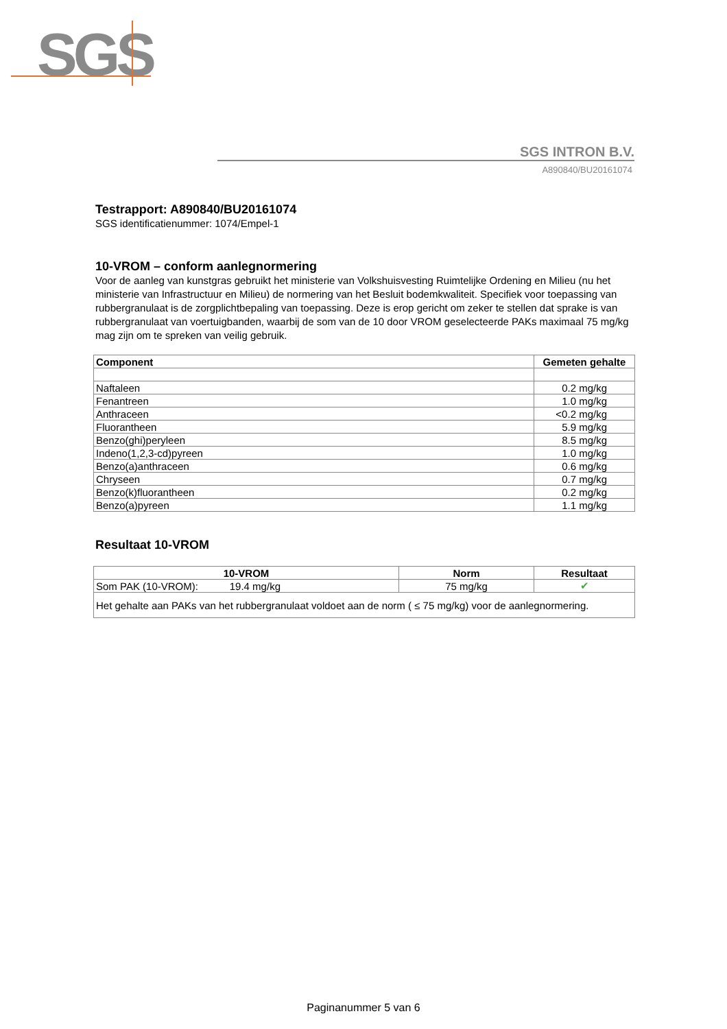SGS
SGS INTRON B.V.
A890840/BU20161074
Testrapport: A890840/BU20161074
SGS identificatienummer: 1074/Empel-1
10-VROM – conform aanlegnormering
Voor de aanleg van kunstgras gebruikt het ministerie van Volkshuisvesting Ruimtelijke Ordening en Milieu (nu het ministerie van Infrastructuur en Milieu) de normering van het Besluit bodemkwaliteit. Specifiek voor toepassing van rubbergranulaat is de zorgplichtbepaling van toepassing. Deze is erop gericht om zeker te stellen dat sprake is van rubbergranulaat van voertuigbanden, waarbij de som van de 10 door VROM geselecteerde PAKs maximaal 75 mg/kg mag zijn om te spreken van veilig gebruik.
| Component | Gemeten gehalte |
| --- | --- |
| Naftaleen | 0.2 mg/kg |
| Fenantreen | 1.0 mg/kg |
| Anthraceen | <0.2 mg/kg |
| Fluorantheen | 5.9 mg/kg |
| Benzo(ghi)peryleen | 8.5 mg/kg |
| Indeno(1,2,3-cd)pyreen | 1.0 mg/kg |
| Benzo(a)anthraceen | 0.6 mg/kg |
| Chryseen | 0.7 mg/kg |
| Benzo(k)fluorantheen | 0.2 mg/kg |
| Benzo(a)pyreen | 1.1 mg/kg |
Resultaat 10-VROM
| 10-VROM | Norm | Resultaat |
| --- | --- | --- |
| Som PAK (10-VROM): 19.4 mg/kg | 75 mg/kg | ✔ |
| Het gehalte aan PAKs van het rubbergranulaat voldoet aan de norm ( ≤ 75 mg/kg) voor de aanlegnormering. | | |
Paginanummer 5 van 6